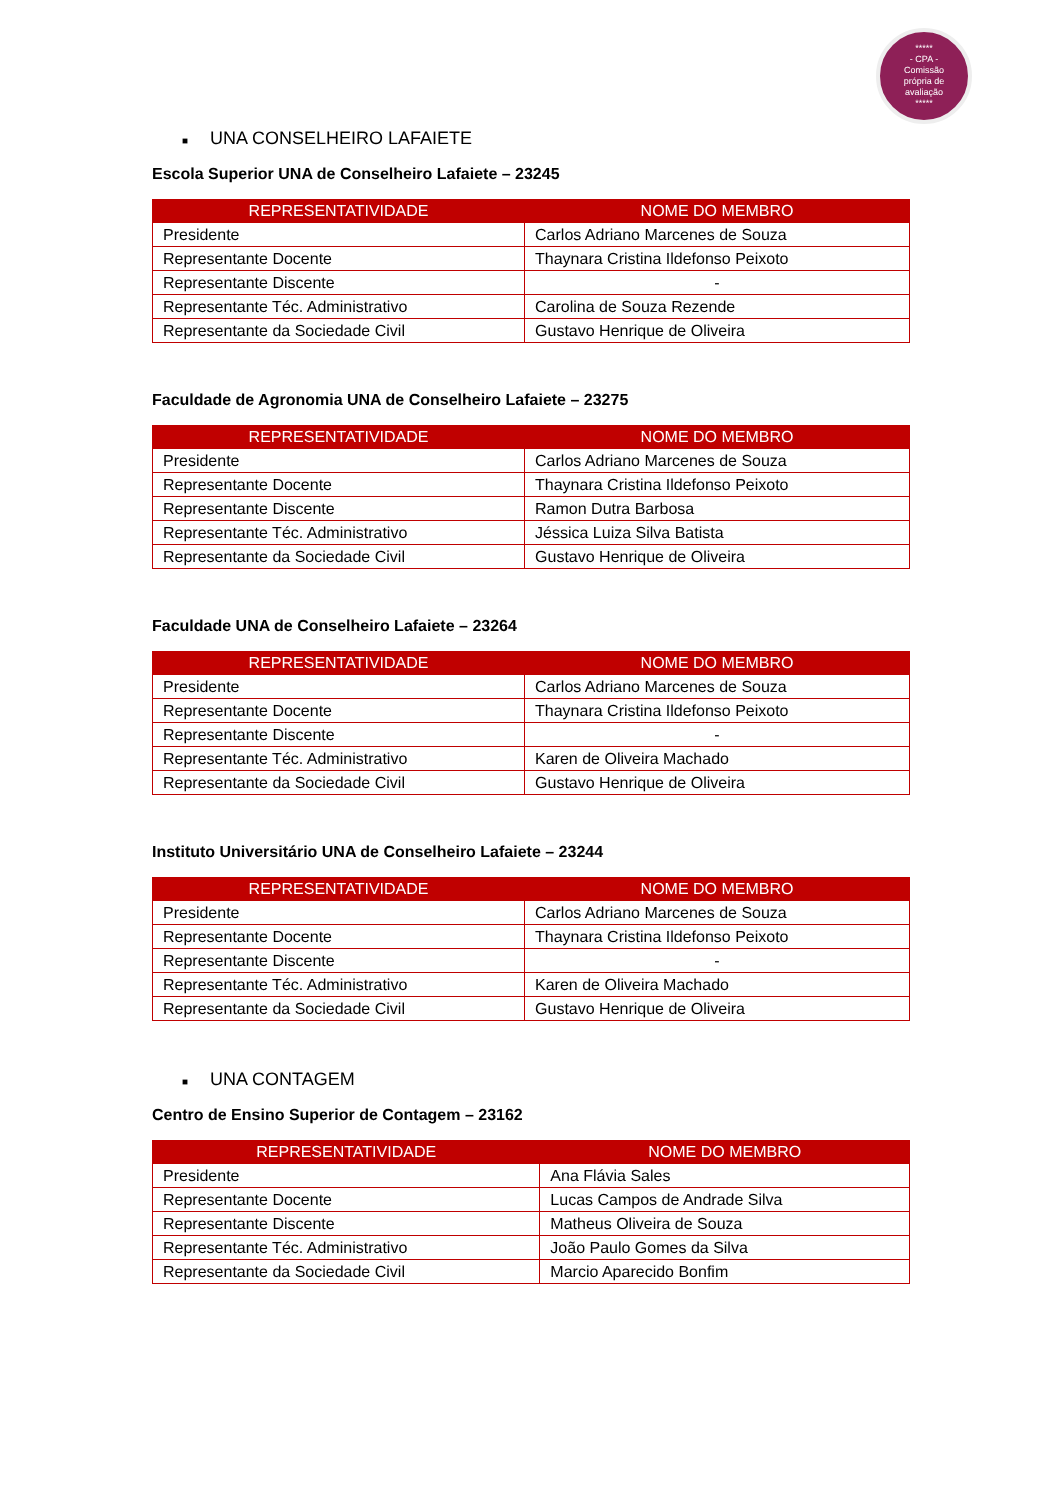*****
- CPA -
Comissão
própria de
avaliação
*****
■ UNA CONSELHEIRO LAFAIETE
Escola Superior UNA de Conselheiro Lafaiete – 23245
| REPRESENTATIVIDADE | NOME DO MEMBRO |
| --- | --- |
| Presidente | Carlos Adriano Marcenes de Souza |
| Representante Docente | Thaynara Cristina Ildefonso Peixoto |
| Representante Discente | - |
| Representante Téc. Administrativo | Carolina de Souza Rezende |
| Representante da Sociedade Civil | Gustavo Henrique de Oliveira |
Faculdade de Agronomia UNA de Conselheiro Lafaiete – 23275
| REPRESENTATIVIDADE | NOME DO MEMBRO |
| --- | --- |
| Presidente | Carlos Adriano Marcenes de Souza |
| Representante Docente | Thaynara Cristina Ildefonso Peixoto |
| Representante Discente | Ramon Dutra Barbosa |
| Representante Téc. Administrativo | Jéssica Luiza Silva Batista |
| Representante da Sociedade Civil | Gustavo Henrique de Oliveira |
Faculdade UNA de Conselheiro Lafaiete – 23264
| REPRESENTATIVIDADE | NOME DO MEMBRO |
| --- | --- |
| Presidente | Carlos Adriano Marcenes de Souza |
| Representante Docente | Thaynara Cristina Ildefonso Peixoto |
| Representante Discente | - |
| Representante Téc. Administrativo | Karen de Oliveira Machado |
| Representante da Sociedade Civil | Gustavo Henrique de Oliveira |
Instituto Universitário UNA de Conselheiro Lafaiete – 23244
| REPRESENTATIVIDADE | NOME DO MEMBRO |
| --- | --- |
| Presidente | Carlos Adriano Marcenes de Souza |
| Representante Docente | Thaynara Cristina Ildefonso Peixoto |
| Representante Discente | - |
| Representante Téc. Administrativo | Karen de Oliveira Machado |
| Representante da Sociedade Civil | Gustavo Henrique de Oliveira |
■ UNA CONTAGEM
Centro de Ensino Superior de Contagem – 23162
| REPRESENTATIVIDADE | NOME DO MEMBRO |
| --- | --- |
| Presidente | Ana Flávia Sales |
| Representante Docente | Lucas Campos de Andrade Silva |
| Representante Discente | Matheus Oliveira de Souza |
| Representante Téc. Administrativo | João Paulo Gomes da Silva |
| Representante da Sociedade Civil | Marcio Aparecido Bonfim |